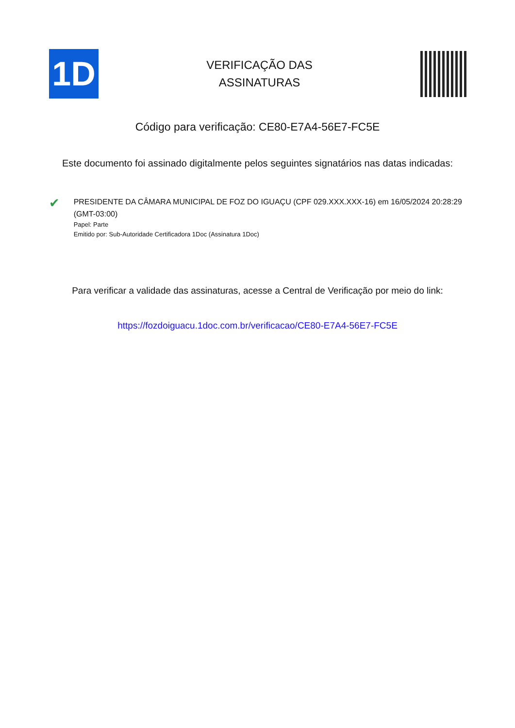1D
VERIFICAÇÃO DAS
ASSINATURAS
Código para verificação: CE80-E7A4-56E7-FC5E
Este documento foi assinado digitalmente pelos seguintes signatários nas datas indicadas:
✔
PRESIDENTE DA CÂMARA MUNICIPAL DE FOZ DO IGUAÇU (CPF 029.XXX.XXX-16) em 16/05/2024 20:28:29 (GMT-03:00)
Papel: Parte
Emitido por: Sub-Autoridade Certificadora 1Doc (Assinatura 1Doc)
Para verificar a validade das assinaturas, acesse a Central de Verificação por meio do link:
https://fozdoiguacu.1doc.com.br/verificacao/CE80-E7A4-56E7-FC5E